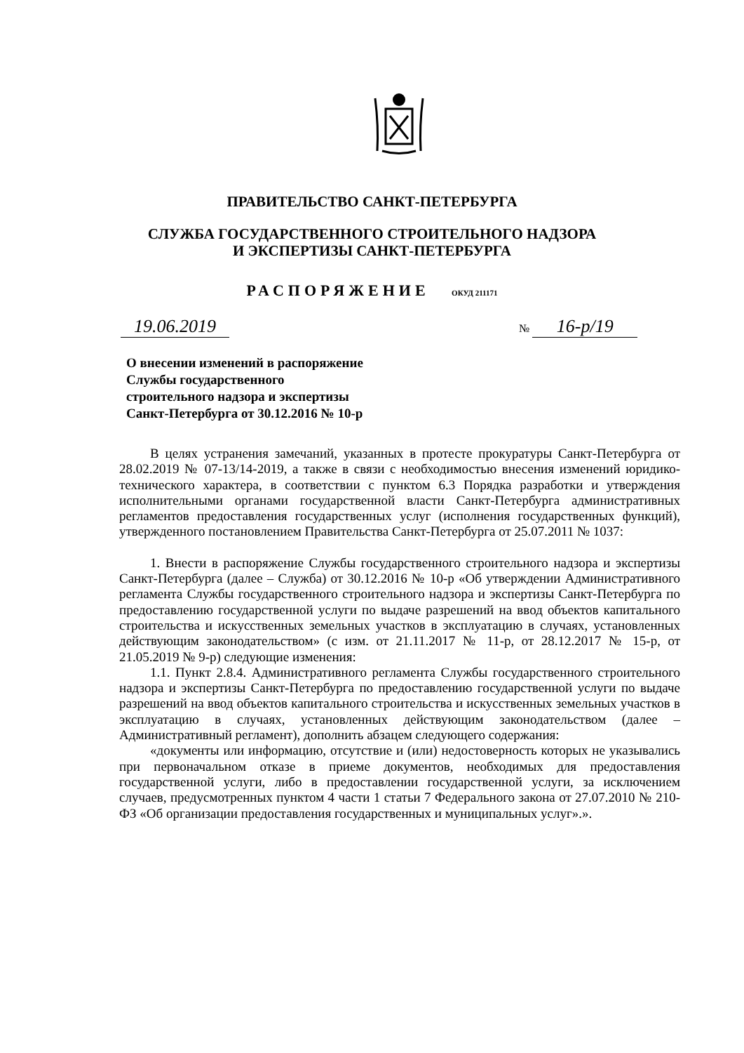ПРАВИТЕЛЬСТВО САНКТ-ПЕТЕРБУРГА
СЛУЖБА ГОСУДАРСТВЕННОГО СТРОИТЕЛЬНОГО НАДЗОРА
И ЭКСПЕРТИЗЫ САНКТ-ПЕТЕРБУРГА
РАСПОРЯЖЕНИЕ ОКУД 211171
19.06.2019
№ 16-р/19
О внесении изменений в распоряжение
Службы государственного
строительного надзора и экспертизы
Санкт-Петербурга от 30.12.2016 № 10-р
В целях устранения замечаний, указанных в протесте прокуратуры Санкт-Петербурга от 28.02.2019 № 07-13/14-2019, а также в связи с необходимостью внесения изменений юридико-технического характера, в соответствии с пунктом 6.3 Порядка разработки и утверждения исполнительными органами государственной власти Санкт-Петербурга административных регламентов предоставления государственных услуг (исполнения государственных функций), утвержденного постановлением Правительства Санкт-Петербурга от 25.07.2011 № 1037:
1. Внести в распоряжение Службы государственного строительного надзора и экспертизы Санкт-Петербурга (далее – Служба) от 30.12.2016 № 10-р «Об утверждении Административного регламента Службы государственного строительного надзора и экспертизы Санкт-Петербурга по предоставлению государственной услуги по выдаче разрешений на ввод объектов капитального строительства и искусственных земельных участков в эксплуатацию в случаях, установленных действующим законодательством» (с изм. от 21.11.2017 № 11-р, от 28.12.2017 № 15-р, от 21.05.2019 № 9-р) следующие изменения:
1.1. Пункт 2.8.4. Административного регламента Службы государственного строительного надзора и экспертизы Санкт-Петербурга по предоставлению государственной услуги по выдаче разрешений на ввод объектов капитального строительства и искусственных земельных участков в эксплуатацию в случаях, установленных действующим законодательством (далее – Административный регламент), дополнить абзацем следующего содержания:
«документы или информацию, отсутствие и (или) недостоверность которых не указывались при первоначальном отказе в приеме документов, необходимых для предоставления государственной услуги, либо в предоставлении государственной услуги, за исключением случаев, предусмотренных пунктом 4 части 1 статьи 7 Федерального закона от 27.07.2010 № 210-ФЗ «Об организации предоставления государственных и муниципальных услуг».».